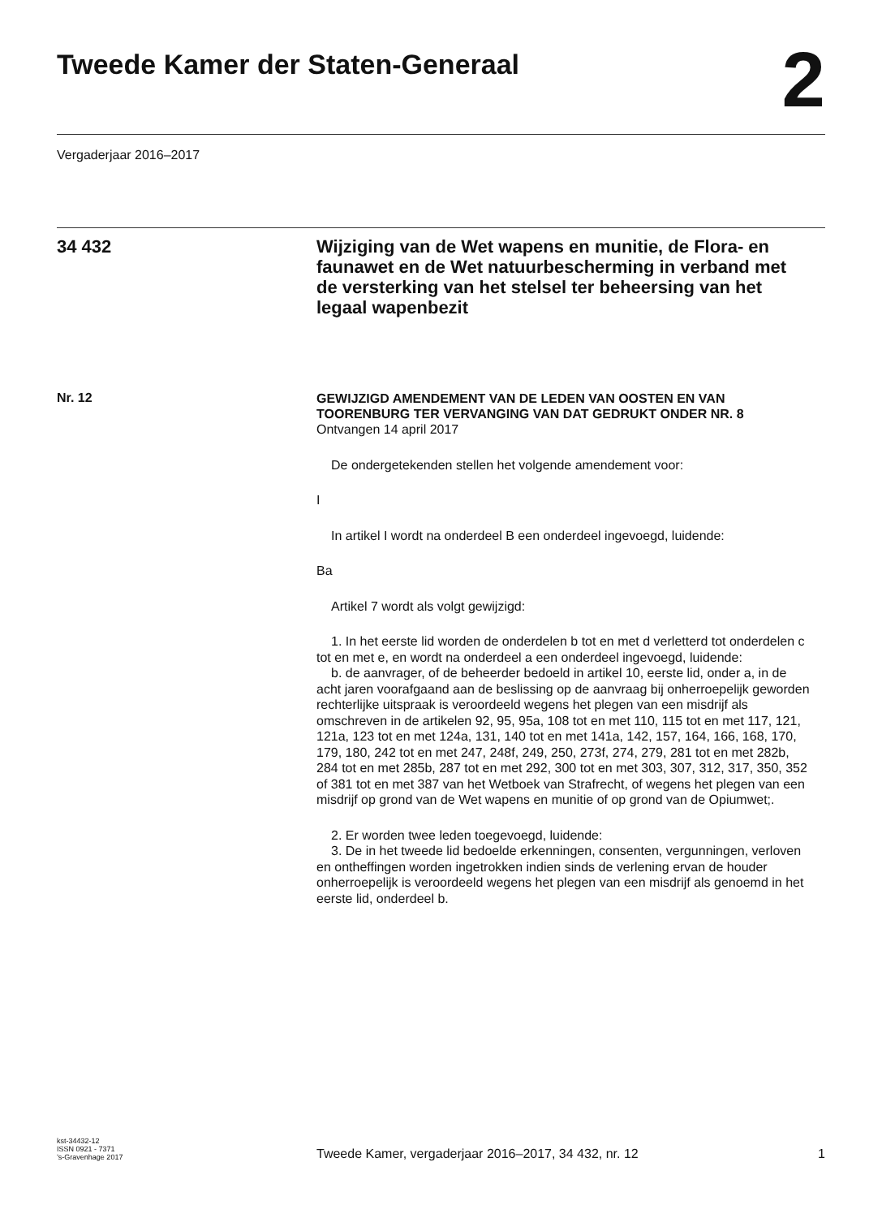Tweede Kamer der Staten-Generaal
2
Vergaderjaar 2016–2017
34 432
Wijziging van de Wet wapens en munitie, de Flora- en faunawet en de Wet natuurbescherming in verband met de versterking van het stelsel ter beheersing van het legaal wapenbezit
Nr. 12
GEWIJZIGD AMENDEMENT VAN DE LEDEN VAN OOSTEN EN VAN TOORENBURG TER VERVANGING VAN DAT GEDRUKT ONDER NR. 8
Ontvangen 14 april 2017
De ondergetekenden stellen het volgende amendement voor:
I
In artikel I wordt na onderdeel B een onderdeel ingevoegd, luidende:
Ba
Artikel 7 wordt als volgt gewijzigd:
1. In het eerste lid worden de onderdelen b tot en met d verletterd tot onderdelen c tot en met e, en wordt na onderdeel a een onderdeel ingevoegd, luidende:
b. de aanvrager, of de beheerder bedoeld in artikel 10, eerste lid, onder a, in de acht jaren voorafgaand aan de beslissing op de aanvraag bij onherroepelijk geworden rechterlijke uitspraak is veroordeeld wegens het plegen van een misdrijf als omschreven in de artikelen 92, 95, 95a, 108 tot en met 110, 115 tot en met 117, 121, 121a, 123 tot en met 124a, 131, 140 tot en met 141a, 142, 157, 164, 166, 168, 170, 179, 180, 242 tot en met 247, 248f, 249, 250, 273f, 274, 279, 281 tot en met 282b, 284 tot en met 285b, 287 tot en met 292, 300 tot en met 303, 307, 312, 317, 350, 352 of 381 tot en met 387 van het Wetboek van Strafrecht, of wegens het plegen van een misdrijf op grond van de Wet wapens en munitie of op grond van de Opiumwet;.
2. Er worden twee leden toegevoegd, luidende:
3. De in het tweede lid bedoelde erkenningen, consenten, vergunningen, verloven en ontheffingen worden ingetrokken indien sinds de verlening ervan de houder onherroepelijk is veroordeeld wegens het plegen van een misdrijf als genoemd in het eerste lid, onderdeel b.
kst-34432-12
ISSN 0921 - 7371
’s-Gravenhage 2017
Tweede Kamer, vergaderjaar 2016–2017, 34 432, nr. 12
1